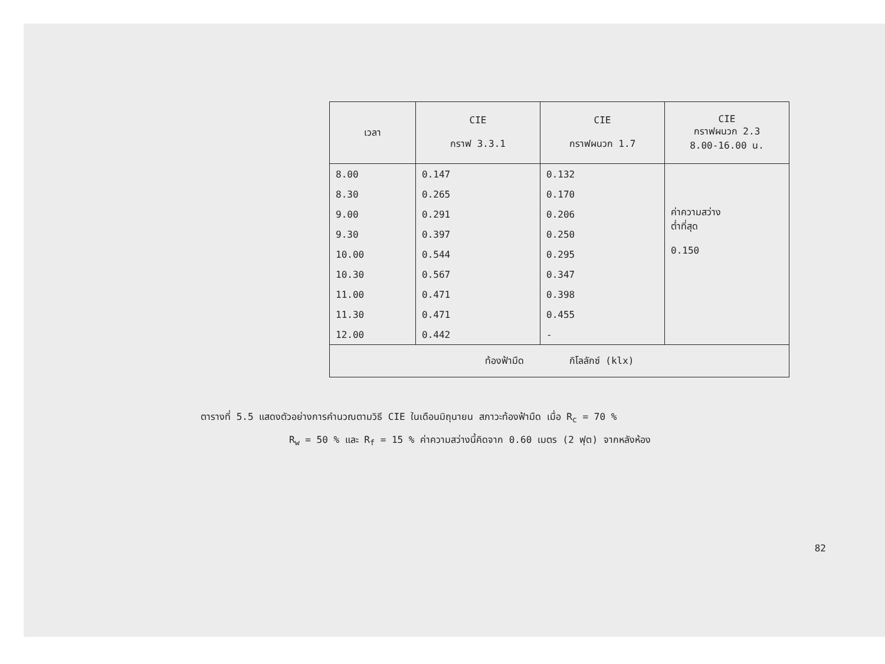| เวลา | CIE กราฟ 3.3.1 | CIE กราฟผนวก 1.7 | CIE กราฟผนวก 2.3 8.00-16.00 น. |
| --- | --- | --- | --- |
| 8.00 | 0.147 | 0.132 | ค่าความสว่าง ต่ำที่สุด 0.150 |
| 8.30 | 0.265 | 0.170 | |
| 9.00 | 0.291 | 0.206 | |
| 9.30 | 0.397 | 0.250 | |
| 10.00 | 0.544 | 0.295 | |
| 10.30 | 0.567 | 0.347 | |
| 11.00 | 0.471 | 0.398 | |
| 11.30 | 0.471 | 0.455 | |
| 12.00 | 0.442 | - | |
| ท้องฟ้ามืด กิโลลักซ์ (klx) | | | |
ตารางที่ 5.5 แสดงตัวอย่างการคำนวณตามวิธี CIE ในเดือนมิถุนายน สภาวะท้องฟ้ามืด เมื่อ R<sub>c</sub> = 70 %
R<sub>w</sub> = 50 % และ R<sub>f</sub> = 15 % ค่าความสว่างนี้คิดจาก 0.60 เมตร (2 ฟุต) จากหลังห้อง
82